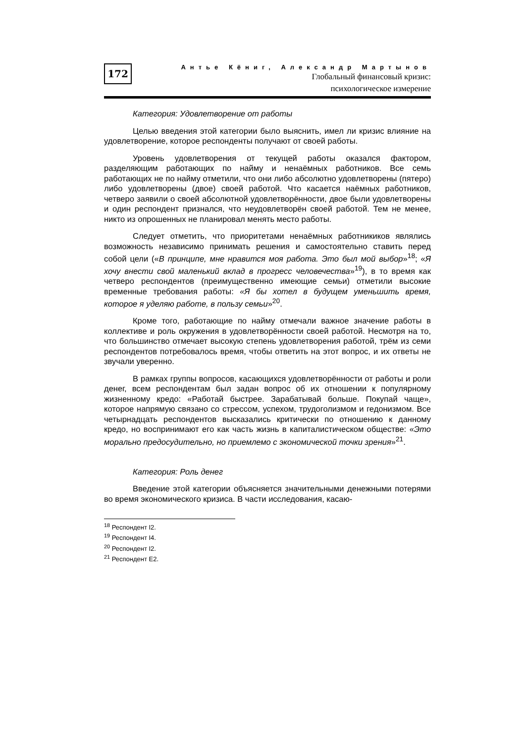172
Антье Кёниг, Александр Мартынов
Глобальный финансовый кризис:
психологическое измерение
Категория: Удовлетворение от работы
Целью введения этой категории было выяснить, имел ли кризис влияние на удовлетворение, которое респонденты получают от своей работы.
Уровень удовлетворения от текущей работы оказался фактором, разделяющим работающих по найму и ненаёмных работников. Все семь работающих не по найму отметили, что они либо абсолютно удовлетворены (пятеро) либо удовлетворены (двое) своей работой. Что касается наёмных работников, четверо заявили о своей абсолютной удовлетворённости, двое были удовлетворены и один респондент признался, что неудовлетворён своей работой. Тем не менее, никто из опрошенных не планировал менять место работы.
Следует отметить, что приоритетами ненаёмных работникиков являлись возможность независимо принимать решения и самостоятельно ставить перед собой цели («В принципе, мне нравится моя работа. Это был мой выбор»<sup>18</sup>; «Я хочу внести свой маленький вклад в прогресс человечества»<sup>19</sup>), в то время как четверо респондентов (преимущественно имеющие семьи) отметили высокие временные требования работы: «Я бы хотел в будущем уменьшить время, которое я уделяю работе, в пользу семьи»<sup>20</sup>.
Кроме того, работающие по найму отмечали важное значение работы в коллективе и роль окружения в удовлетворённости своей работой. Несмотря на то, что большинство отмечает высокую степень удовлетворения работой, трём из семи респондентов потребовалось время, чтобы ответить на этот вопрос, и их ответы не звучали уверенно.
В рамках группы вопросов, касающихся удовлетворённости от работы и роли денег, всем респондентам был задан вопрос об их отношении к популярному жизненному кредо: «Работай быстрее. Зарабатывай больше. Покупай чаще», которое напрямую связано со стрессом, успехом, трудоголизмом и гедонизмом. Все четырнадцать респондентов высказались критически по отношению к данному кредо, но воспринимают его как часть жизнь в капиталистическом обществе: «Это морально предосудительно, но приемлемо с экономической точки зрения»<sup>21</sup>.
Категория: Роль денег
Введение этой категории объясняется значительными денежными потерями во время экономического кризиса. В части исследования, касаю-
<sup>18</sup> Респондент I2.
<sup>19</sup> Респондент I4.
<sup>20</sup> Респондент I2.
<sup>21</sup> Респондент E2.